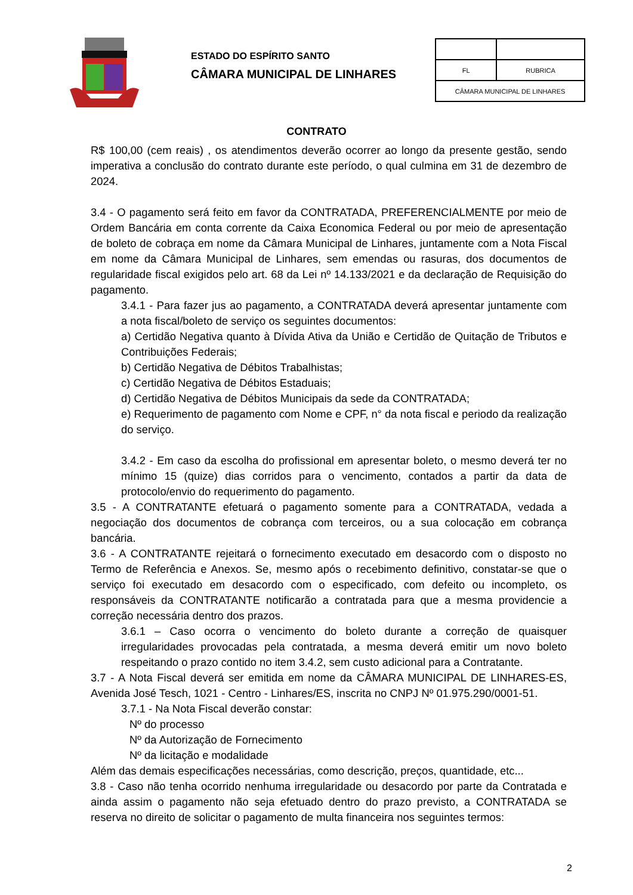ESTADO DO ESPÍRITO SANTO
CÂMARA MUNICIPAL DE LINHARES
| FL | RUBRICA |
| CÂMARA MUNICIPAL DE LINHARES | |
CONTRATO
R$ 100,00 (cem reais) , os atendimentos deverão ocorrer ao longo da presente gestão, sendo imperativa a conclusão do contrato durante este período, o qual culmina em 31 de dezembro de 2024.
3.4 - O pagamento será feito em favor da CONTRATADA, PREFERENCIALMENTE por meio de Ordem Bancária em conta corrente da Caixa Economica Federal ou por meio de apresentação de boleto de cobraça em nome da Câmara Municipal de Linhares, juntamente com a Nota Fiscal em nome da Câmara Municipal de Linhares, sem emendas ou rasuras, dos documentos de regularidade fiscal exigidos pelo art. 68 da Lei nº 14.133/2021 e da declaração de Requisição do pagamento.
3.4.1 - Para fazer jus ao pagamento, a CONTRATADA deverá apresentar juntamente com a nota fiscal/boleto de serviço os seguintes documentos:
a) Certidão Negativa quanto à Dívida Ativa da União e Certidão de Quitação de Tributos e Contribuições Federais;
b) Certidão Negativa de Débitos Trabalhistas;
c) Certidão Negativa de Débitos Estaduais;
d) Certidão Negativa de Débitos Municipais da sede da CONTRATADA;
e) Requerimento de pagamento com Nome e CPF, n° da nota fiscal e periodo da realização do serviço.
3.4.2 - Em caso da escolha do profissional em apresentar boleto, o mesmo deverá ter no mínimo 15 (quize) dias corridos para o vencimento, contados a partir da data de protocolo/envio do requerimento do pagamento.
3.5 - A CONTRATANTE efetuará o pagamento somente para a CONTRATADA, vedada a negociação dos documentos de cobrança com terceiros, ou a sua colocação em cobrança bancária.
3.6 - A CONTRATANTE rejeitará o fornecimento executado em desacordo com o disposto no Termo de Referência e Anexos. Se, mesmo após o recebimento definitivo, constatar-se que o serviço foi executado em desacordo com o especificado, com defeito ou incompleto, os responsáveis da CONTRATANTE notificarão a contratada para que a mesma providencie a correção necessária dentro dos prazos.
3.6.1 – Caso ocorra o vencimento do boleto durante a correção de quaisquer irregularidades provocadas pela contratada, a mesma deverá emitir um novo boleto respeitando o prazo contido no item 3.4.2, sem custo adicional para a Contratante.
3.7 - A Nota Fiscal deverá ser emitida em nome da CÂMARA MUNICIPAL DE LINHARES-ES, Avenida José Tesch, 1021 - Centro - Linhares/ES, inscrita no CNPJ Nº 01.975.290/0001-51.
3.7.1 - Na Nota Fiscal deverão constar:
Nº do processo
Nº da Autorização de Fornecimento
Nº da licitação e modalidade
Além das demais especificações necessárias, como descrição, preços, quantidade, etc...
3.8 - Caso não tenha ocorrido nenhuma irregularidade ou desacordo por parte da Contratada e ainda assim o pagamento não seja efetuado dentro do prazo previsto, a CONTRATADA se reserva no direito de solicitar o pagamento de multa financeira nos seguintes termos:
2